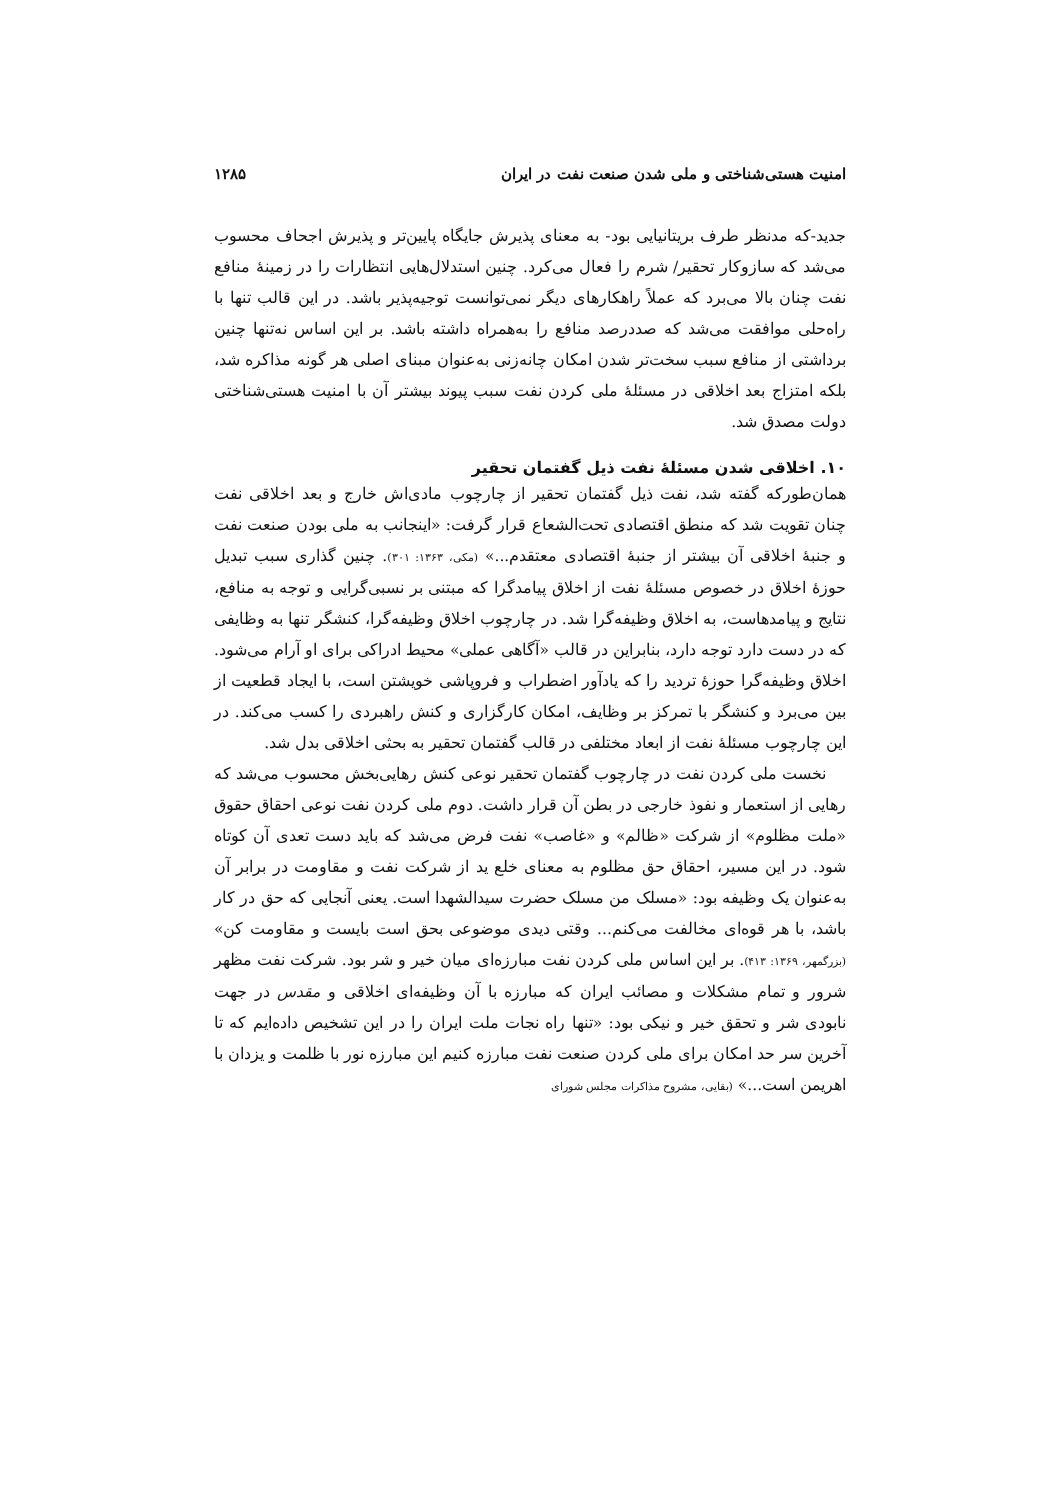امنیت هستی‌شناختی و ملی شدن صنعت نفت در ایران ۱۲۸۵
جدید-که مدنظر طرف بریتانیایی بود- به معنای پذیرش جایگاه پایین‌تر و پذیرش اجحاف محسوب می‌شد که سازوکار تحقیر/ شرم را فعال می‌کرد. چنین استدلال‌هایی انتظارات را در زمینهٔ منافع نفت چنان بالا می‌برد که عملاً راهکارهای دیگر نمی‌توانست توجیه‌پذیر باشد. در این قالب تنها با راه‌حلی موافقت می‌شد که صددرصد منافع را به‌همراه داشته باشد. بر این اساس نه‌تنها چنین برداشتی از منافع سبب سخت‌تر شدن امکان چانه‌زنی به‌عنوان مبنای اصلی هر گونه مذاکره شد، بلکه امتزاج بعد اخلاقی در مسئلهٔ ملی کردن نفت سبب پیوند بیشتر آن با امنیت هستی‌شناختی دولت مصدق شد.
۱۰. اخلاقی شدن مسئلهٔ نفت ذیل گفتمان تحقیر
همان‌طورکه گفته شد، نفت ذیل گفتمان تحقیر از چارچوب مادی‌اش خارج و بعد اخلاقی نفت چنان تقویت شد که منطق اقتصادی تحت‌الشعاع قرار گرفت: «اینجانب به ملی بودن صنعت نفت و جنبهٔ اخلاقی آن بیشتر از جنبهٔ اقتصادی معتقدم...» (مکی، ۱۳۶۳: ۳۰۱). چنین گذاری سبب تبدیل حوزهٔ اخلاق در خصوص مسئلهٔ نفت از اخلاق پیامدگرا که مبتنی بر نسبی‌گرایی و توجه به منافع، نتایج و پیامدهاست، به اخلاق وظیفه‌گرا شد. در چارچوب اخلاق وظیفه‌گرا، کنشگر تنها به وظایفی که در دست دارد توجه دارد، بنابراین در قالب «آگاهی عملی» محیط ادراکی برای او آرام می‌شود. اخلاق وظیفه‌گرا حوزهٔ تردید را که یادآور اضطراب و فروپاشی خویشتن است، با ایجاد قطعیت از بین می‌برد و کنشگر با تمرکز بر وظایف، امکان کارگزاری و کنش راهبردی را کسب می‌کند. در این چارچوب مسئلهٔ نفت از ابعاد مختلفی در قالب گفتمان تحقیر به بحثی اخلاقی بدل شد.
نخست ملی کردن نفت در چارچوب گفتمان تحقیر نوعی کنش رهایی‌بخش محسوب می‌شد که رهایی از استعمار و نفوذ خارجی در بطن آن قرار داشت. دوم ملی کردن نفت نوعی احقاق حقوق «ملت مظلوم» از شرکت «ظالم» و «غاصب» نفت فرض می‌شد که باید دست تعدی آن کوتاه شود. در این مسیر، احقاق حق مظلوم به معنای خلع ید از شرکت نفت و مقاومت در برابر آن به‌عنوان یک وظیفه بود: «مسلک من مسلک حضرت سیدالشهدا است. یعنی آنجایی که حق در کار باشد، با هر قوه‌ای مخالفت می‌کنم... وقتی دیدی موضوعی بحق است بایست و مقاومت کن» (بزرگمهر، ۱۳۶۹: ۴۱۳). بر این اساس ملی کردن نفت مبارزه‌ای میان خیر و شر بود. شرکت نفت مظهر شرور و تمام مشکلات و مصائب ایران که مبارزه با آن وظیفه‌ای اخلاقی و مقدس در جهت نابودی شر و تحقق خیر و نیکی بود: «تنها راه نجات ملت ایران را در این تشخیص داده‌ایم که تا آخرین سر حد امکان برای ملی کردن صنعت نفت مبارزه کنیم این مبارزه نور با ظلمت و یزدان با اهریمن است...» (بقایی، مشروح مذاکرات مجلس شورای